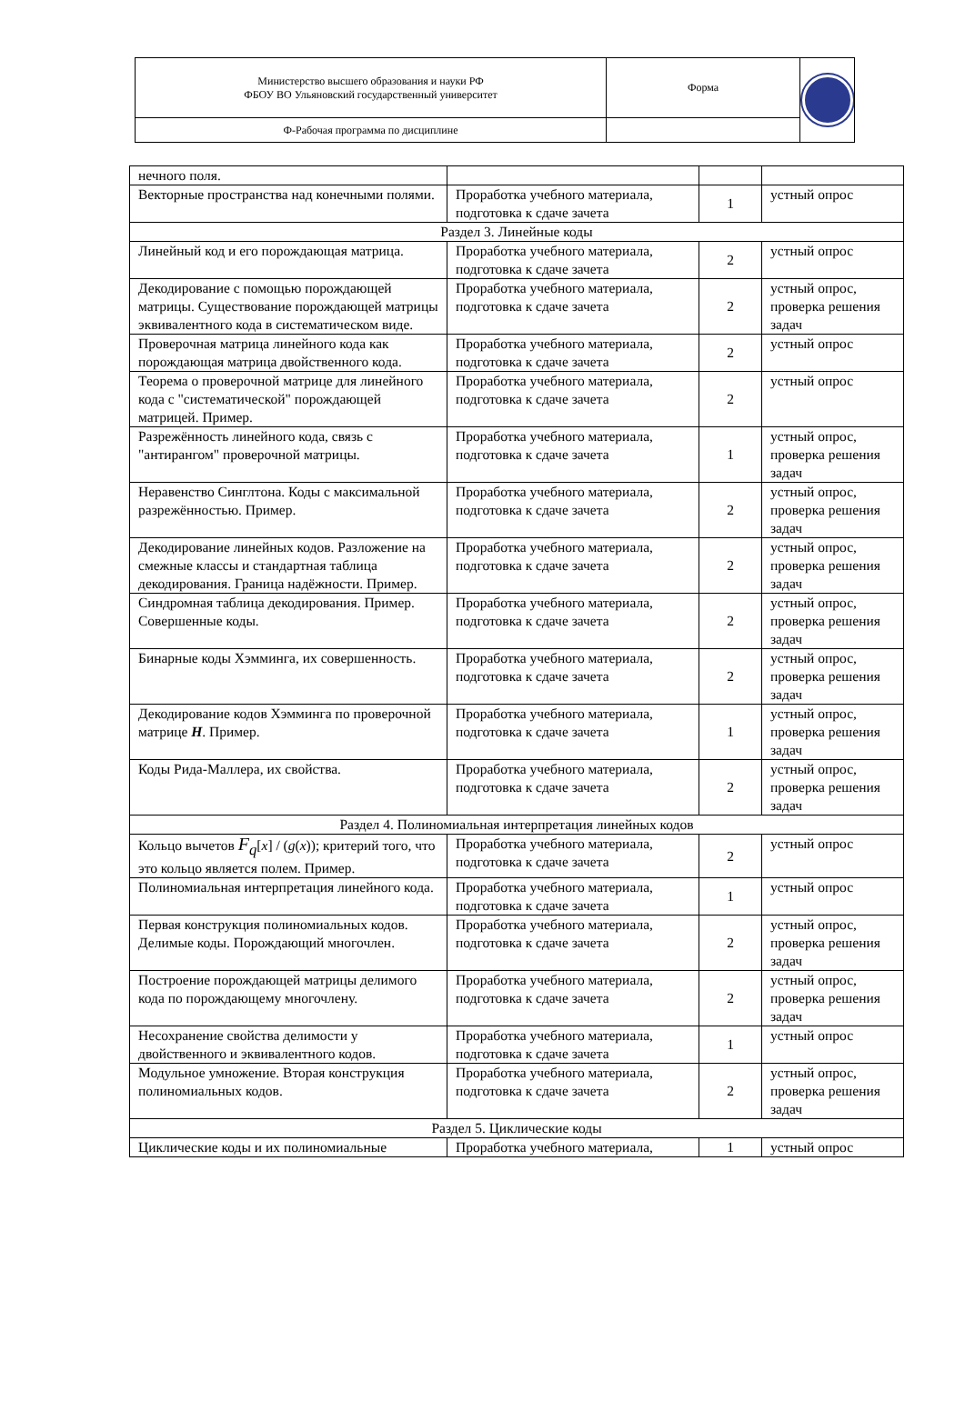| Министерство высшего образования и науки РФ ФБОУ ВО Ульяновский государственный университет | Форма | |
| Ф-Рабочая программа по дисциплине | | |
| нечного поля. | | | |
| Векторные пространства над конечными полями. | Проработка учебного материала, подготовка к сдаче зачета | 1 | устный опрос |
| Раздел 3. Линейные коды | | | |
| Линейный код и его порождающая матрица. | Проработка учебного материала, подготовка к сдаче зачета | 2 | устный опрос |
| Декодирование с помощью порождающей матрицы. Существование порождающей матрицы эквивалентного кода в систематическом виде. | Проработка учебного материала, подготовка к сдаче зачета | 2 | устный опрос, проверка решения задач |
| Проверочная матрица линейного кода как порождающая матрица двойственного кода. | Проработка учебного материала, подготовка к сдаче зачета | 2 | устный опрос |
| Теорема о проверочной матрице для линейного кода с "систематической" порождающей матрицей. Пример. | Проработка учебного материала, подготовка к сдаче зачета | 2 | устный опрос |
| Разрежённость линейного кода, связь с "антирангом" проверочной матрицы. | Проработка учебного материала, подготовка к сдаче зачета | 1 | устный опрос, проверка решения задач |
| Неравенство Синглтона. Коды с максимальной разрежённостью. Пример. | Проработка учебного материала, подготовка к сдаче зачета | 2 | устный опрос, проверка решения задач |
| Декодирование линейных кодов. Разложение на смежные классы и стандартная таблица декодирования. Граница надёжности. Пример. | Проработка учебного материала, подготовка к сдаче зачета | 2 | устный опрос, проверка решения задач |
| Синдромная таблица декодирования. Пример. Совершенные коды. | Проработка учебного материала, подготовка к сдаче зачета | 2 | устный опрос, проверка решения задач |
| Бинарные коды Хэмминга, их совершенность. | Проработка учебного материала, подготовка к сдаче зачета | 2 | устный опрос, проверка решения задач |
| Декодирование кодов Хэмминга по проверочной матрице H . Пример. | Проработка учебного материала, подготовка к сдаче зачета | 1 | устный опрос, проверка решения задач |
| Коды Рида-Маллера, их свойства. | Проработка учебного материала, подготовка к сдаче зачета | 2 | устный опрос, проверка решения задач |
| Раздел 4. Полиномиальная интерпретация линейных кодов | | | |
| Кольцо вычетов F<sub>q</sub> [ x ] / ( g ( x )); критерий того, что это кольцо является полем. Пример. | Проработка учебного материала, подготовка к сдаче зачета | 2 | устный опрос |
| Полиномиальная интерпретация линейного кода. | Проработка учебного материала, подготовка к сдаче зачета | 1 | устный опрос |
| Первая конструкция полиномиальных кодов. Делимые коды. Порождающий многочлен. | Проработка учебного материала, подготовка к сдаче зачета | 2 | устный опрос, проверка решения задач |
| Построение порождающей матрицы делимого кода по порождающему многочлену. | Проработка учебного материала, подготовка к сдаче зачета | 2 | устный опрос, проверка решения задач |
| Несохранение свойства делимости у двойственного и эквивалентного кодов. | Проработка учебного материала, подготовка к сдаче зачета | 1 | устный опрос |
| Модульное умножение. Вторая конструкция полиномиальных кодов. | Проработка учебного материала, подготовка к сдаче зачета | 2 | устный опрос, проверка решения задач |
| Раздел 5. Циклические коды | | | |
| Циклические коды и их полиномиальные | Проработка учебного материала, | 1 | устный опрос |